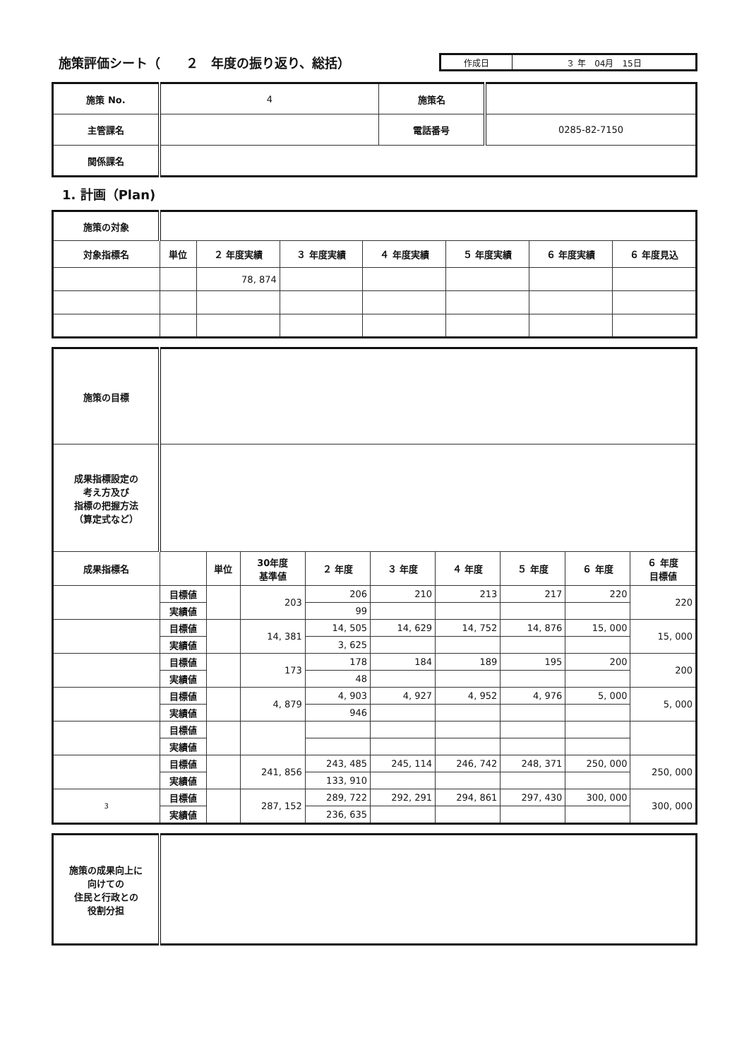施策評価シート（　　２　年度の振り返り、総括）
作成日 ３ 年　04月　15日
| 施策 No. | 4 | 施策名 | |
| 主管課名 | | 電話番号 | 0285-82-7150 |
| 関係課名 | | | |
1. 計画（Plan)
| 施策の対象 | | | | | | | |
| 対象指標名 | 単位 | ２ 年度実績 | ３ 年度実績 | ４ 年度実績 | ５ 年度実績 | ６ 年度実績 | ６ 年度見込 |
| | | 78, 874 | | | | | |
| 施策の目標 | | | | | | | | | |
| 成果指標設定の 考え方及び 指標の把握方法 （算定式など） | | | | | | | | | |
| 成果指標名 | | 単位 | 30年度 基準値 | ２ 年度 | ３ 年度 | ４ 年度 | ５ 年度 | ６ 年度 | ６ 年度 目標値 |
| | 目標値 | | 203 | 206 | 210 | 213 | 217 | 220 | 220 |
| | 実績値 | | | 99 | | | | | |
| | 目標値 | | 14, 381 | 14, 505 | 14, 629 | 14, 752 | 14, 876 | 15, 000 | 15, 000 |
| | 実績値 | | | 3, 625 | | | | | |
| | 目標値 | | 173 | 178 | 184 | 189 | 195 | 200 | 200 |
| | 実績値 | | | 48 | | | | | |
| | 目標値 | | 4, 879 | 4, 903 | 4, 927 | 4, 952 | 4, 976 | 5, 000 | 5, 000 |
| | 実績値 | | | 946 | | | | | |
| | 目標値 | | | | | | | | |
| | 実績値 | | | | | | | | |
| | 目標値 | | 241, 856 | 243, 485 | 245, 114 | 246, 742 | 248, 371 | 250, 000 | 250, 000 |
| | 実績値 | | | 133, 910 | | | | | |
| 3 | 目標値 | | 287, 152 | 289, 722 | 292, 291 | 294, 861 | 297, 430 | 300, 000 | 300, 000 |
| | 実績値 | | | 236, 635 | | | | | |
| 施策の成果向上に 向けての 住民と行政との 役割分担 | |